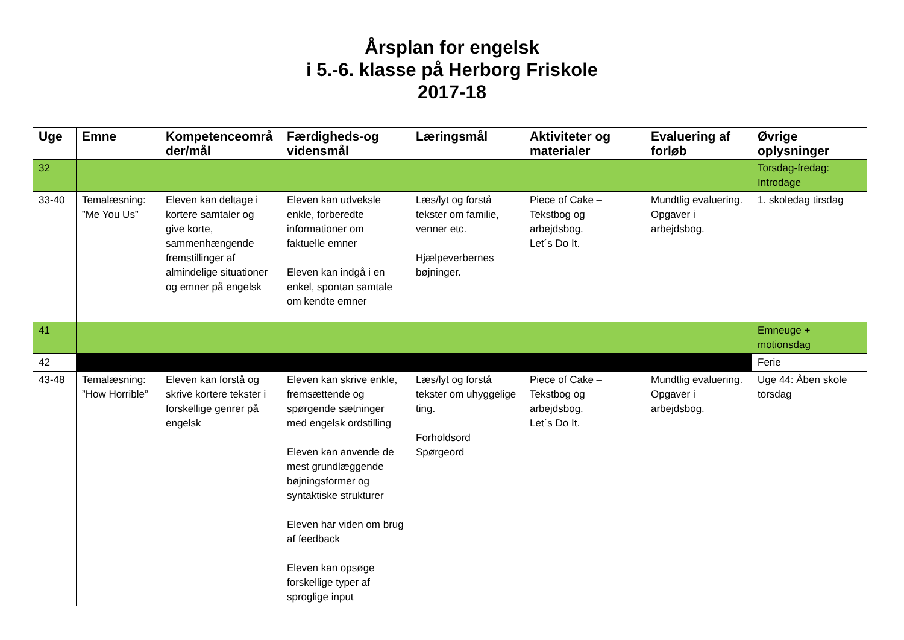Årsplan for engelsk
i 5.-6. klasse på Herborg Friskole
2017-18
| Uge | Emne | Kompetenceområ der/mål | Færdigheds-og vidensmål | Læringsmål | Aktiviteter og materialer | Evaluering af forløb | Øvrige oplysninger |
| --- | --- | --- | --- | --- | --- | --- | --- |
| 32 | | | | | | | Torsdag-fredag: Introdage |
| 33-40 | Temalæsning: ”Me You Us” | Eleven kan deltage i kortere samtaler og give korte, sammenhængende fremstillinger af almindelige situationer og emner på engelsk | Eleven kan udveksle enkle, forberedte informationer om faktuelle emner Eleven kan indgå i en enkel, spontan samtale om kendte emner | Læs/lyt og forstå tekster om familie, venner etc. Hjælpeverbernes bøjninger. | Piece of Cake – Tekstbog og arbejdsbog. Let´s Do It. | Mundtlig evaluering. Opgaver i arbejdsbog. | 1. skoledag tirsdag |
| 41 | | | | | | | Emneuge + motionsdag |
| 42 | | | | | | | Ferie |
| 43-48 | Temalæsning: ”How Horrible” | Eleven kan forstå og skrive kortere tekster i forskellige genrer på engelsk | Eleven kan skrive enkle, fremsættende og spørgende sætninger med engelsk ordstilling Eleven kan anvende de mest grundlæggende bøjningsformer og syntaktiske strukturer Eleven har viden om brug af feedback Eleven kan opsøge forskellige typer af sproglige input | Læs/lyt og forstå tekster om uhyggelige ting. Forholdsord Spørgeord | Piece of Cake – Tekstbog og arbejdsbog. Let´s Do It. | Mundtlig evaluering. Opgaver i arbejdsbog. | Uge 44: Åben skole torsdag |